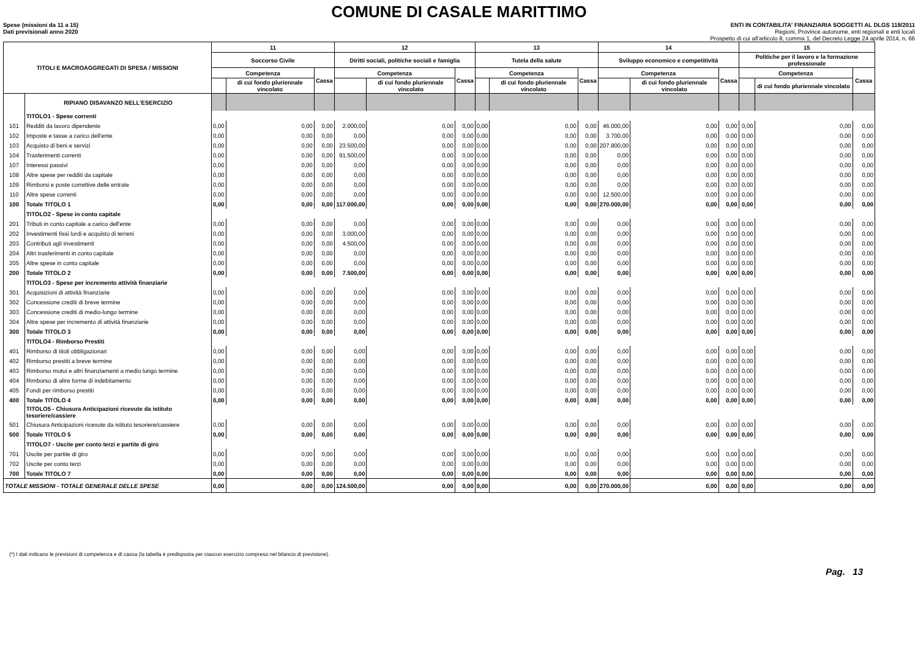COMUNE DI CASALE MARITTIMO
Spese (missioni da 11 a 15)
Dati previsionali anno 2020
ENTI IN CONTABILITA' FINANZIARIA SOGGETTI AL DLGS 118/2011
Regioni, Province autonome, enti regionali e enti locali
Prospetto di cui all'articolo 8, comma 1, del Decreto Legge 24 aprile 2014, n. 66
| TITOLI E MACROAGGREGATI DI SPESA / MISSIONI | | 11 | | | 12 | | | 13 | | | 14 | | | 15 | | |
| --- | --- | --- | --- | --- | --- | --- | --- | --- | --- | --- | --- | --- | --- | --- | --- | --- |
| | | Soccorso Civile | | | Diritti sociali, politiche sociali e famiglia | | | Tutela della salute | | | Sviluppo economico e competitività | | | Politiche per il lavoro e la formazione professionale | | |
| | | Competenza | | Cassa | Competenza | | Cassa | Competenza | | Cassa | Competenza | | Cassa | Competenza | | Cassa |
| | | | di cui fondo pluriennale vincolato | | | di cui fondo pluriennale vincolato | | | di cui fondo pluriennale vincolato | | | di cui fondo pluriennale vincolato | | | di cui fondo pluriennale vincolato | |
| | RIPIANO DISAVANZO NELL'ESERCIZIO | | | | | | | | | | | | | | | |
| | TITOLO1 - Spese correnti | | | | | | | | | | | | | | | |
| 101 | Redditi da lavoro dipendente | 0,00 | 0,00 | 0,00 | 2.000,00 | 0,00 | 0,00 | 0,00 | 0,00 | 0,00 | 46.000,00 | 0,00 | 0,00 | 0,00 | 0,00 | 0,00 |
| 102 | Imposte e tasse a carico dell'ente | 0,00 | 0,00 | 0,00 | 0,00 | 0,00 | 0,00 | 0,00 | 0,00 | 0,00 | 3.700,00 | 0,00 | 0,00 | 0,00 | 0,00 | 0,00 |
| 103 | Acquisto di beni e servizi | 0,00 | 0,00 | 0,00 | 23.500,00 | 0,00 | 0,00 | 0,00 | 0,00 | 0,00 | 207.800,00 | 0,00 | 0,00 | 0,00 | 0,00 | 0,00 |
| 104 | Trasferimenti correnti | 0,00 | 0,00 | 0,00 | 91.500,00 | 0,00 | 0,00 | 0,00 | 0,00 | 0,00 | 0,00 | 0,00 | 0,00 | 0,00 | 0,00 | 0,00 |
| 107 | Interessi passivi | 0,00 | 0,00 | 0,00 | 0,00 | 0,00 | 0,00 | 0,00 | 0,00 | 0,00 | 0,00 | 0,00 | 0,00 | 0,00 | 0,00 | 0,00 |
| 108 | Altre spese per redditi da capitale | 0,00 | 0,00 | 0,00 | 0,00 | 0,00 | 0,00 | 0,00 | 0,00 | 0,00 | 0,00 | 0,00 | 0,00 | 0,00 | 0,00 | 0,00 |
| 109 | Rimborsi e poste correttive delle entrate | 0,00 | 0,00 | 0,00 | 0,00 | 0,00 | 0,00 | 0,00 | 0,00 | 0,00 | 0,00 | 0,00 | 0,00 | 0,00 | 0,00 | 0,00 |
| 110 | Altre spese correnti | 0,00 | 0,00 | 0,00 | 0,00 | 0,00 | 0,00 | 0,00 | 0,00 | 0,00 | 12.500,00 | 0,00 | 0,00 | 0,00 | 0,00 | 0,00 |
| 100 | Totale TITOLO 1 | 0,00 | 0,00 | 0,00 | 117.000,00 | 0,00 | 0,00 | 0,00 | 0,00 | 0,00 | 270.000,00 | 0,00 | 0,00 | 0,00 | 0,00 | 0,00 |
| | TITOLO2 - Spese in conto capitale | | | | | | | | | | | | | | | |
| 201 | Tributi in conto capitale a carico dell'ente | 0,00 | 0,00 | 0,00 | 0,00 | 0,00 | 0,00 | 0,00 | 0,00 | 0,00 | 0,00 | 0,00 | 0,00 | 0,00 | 0,00 | 0,00 |
| 202 | Investimenti fissi lordi e acquisto di terreni | 0,00 | 0,00 | 0,00 | 3.000,00 | 0,00 | 0,00 | 0,00 | 0,00 | 0,00 | 0,00 | 0,00 | 0,00 | 0,00 | 0,00 | 0,00 |
| 203 | Contributi agli investimenti | 0,00 | 0,00 | 0,00 | 4.500,00 | 0,00 | 0,00 | 0,00 | 0,00 | 0,00 | 0,00 | 0,00 | 0,00 | 0,00 | 0,00 | 0,00 |
| 204 | Altri trasferimenti in conto capitale | 0,00 | 0,00 | 0,00 | 0,00 | 0,00 | 0,00 | 0,00 | 0,00 | 0,00 | 0,00 | 0,00 | 0,00 | 0,00 | 0,00 | 0,00 |
| 205 | Altre spese in conto capitale | 0,00 | 0,00 | 0,00 | 0,00 | 0,00 | 0,00 | 0,00 | 0,00 | 0,00 | 0,00 | 0,00 | 0,00 | 0,00 | 0,00 | 0,00 |
| 200 | Totale TITOLO 2 | 0,00 | 0,00 | 0,00 | 7.500,00 | 0,00 | 0,00 | 0,00 | 0,00 | 0,00 | 0,00 | 0,00 | 0,00 | 0,00 | 0,00 | 0,00 |
| | TITOLO3 - Spese per incremento attività finanziarie | | | | | | | | | | | | | | | |
| 301 | Acquisizioni di attività finanziarie | 0,00 | 0,00 | 0,00 | 0,00 | 0,00 | 0,00 | 0,00 | 0,00 | 0,00 | 0,00 | 0,00 | 0,00 | 0,00 | 0,00 | 0,00 |
| 302 | Concessione crediti di breve termine | 0,00 | 0,00 | 0,00 | 0,00 | 0,00 | 0,00 | 0,00 | 0,00 | 0,00 | 0,00 | 0,00 | 0,00 | 0,00 | 0,00 | 0,00 |
| 303 | Concessione crediti di medio-lungo termine | 0,00 | 0,00 | 0,00 | 0,00 | 0,00 | 0,00 | 0,00 | 0,00 | 0,00 | 0,00 | 0,00 | 0,00 | 0,00 | 0,00 | 0,00 |
| 304 | Altre spese per incremento di attività finanziarie | 0,00 | 0,00 | 0,00 | 0,00 | 0,00 | 0,00 | 0,00 | 0,00 | 0,00 | 0,00 | 0,00 | 0,00 | 0,00 | 0,00 | 0,00 |
| 300 | Totale TITOLO 3 | 0,00 | 0,00 | 0,00 | 0,00 | 0,00 | 0,00 | 0,00 | 0,00 | 0,00 | 0,00 | 0,00 | 0,00 | 0,00 | 0,00 | 0,00 |
| | TITOLO4 - Rimborso Prestiti | | | | | | | | | | | | | | | |
| 401 | Rimborso di titoli obbligazionari | 0,00 | 0,00 | 0,00 | 0,00 | 0,00 | 0,00 | 0,00 | 0,00 | 0,00 | 0,00 | 0,00 | 0,00 | 0,00 | 0,00 | 0,00 |
| 402 | Rimborso prestiti a breve termine | 0,00 | 0,00 | 0,00 | 0,00 | 0,00 | 0,00 | 0,00 | 0,00 | 0,00 | 0,00 | 0,00 | 0,00 | 0,00 | 0,00 | 0,00 |
| 403 | Rimborso mutui e altri finanziamenti a medio lungo termine | 0,00 | 0,00 | 0,00 | 0,00 | 0,00 | 0,00 | 0,00 | 0,00 | 0,00 | 0,00 | 0,00 | 0,00 | 0,00 | 0,00 | 0,00 |
| 404 | Rimborso di altre forme di indebitamento | 0,00 | 0,00 | 0,00 | 0,00 | 0,00 | 0,00 | 0,00 | 0,00 | 0,00 | 0,00 | 0,00 | 0,00 | 0,00 | 0,00 | 0,00 |
| 405 | Fondi per rimborso prestiti | 0,00 | 0,00 | 0,00 | 0,00 | 0,00 | 0,00 | 0,00 | 0,00 | 0,00 | 0,00 | 0,00 | 0,00 | 0,00 | 0,00 | 0,00 |
| 400 | Totale TITOLO 4 | 0,00 | 0,00 | 0,00 | 0,00 | 0,00 | 0,00 | 0,00 | 0,00 | 0,00 | 0,00 | 0,00 | 0,00 | 0,00 | 0,00 | 0,00 |
| | TITOLO5 - Chiusura Anticipazioni ricevute da istituto tesoriere/cassiere | | | | | | | | | | | | | | | |
| 501 | Chiusura Anticipazioni ricevute da istituto tesoriere/cassiere | 0,00 | 0,00 | 0,00 | 0,00 | 0,00 | 0,00 | 0,00 | 0,00 | 0,00 | 0,00 | 0,00 | 0,00 | 0,00 | 0,00 | 0,00 |
| 500 | Totale TITOLO 5 | 0,00 | 0,00 | 0,00 | 0,00 | 0,00 | 0,00 | 0,00 | 0,00 | 0,00 | 0,00 | 0,00 | 0,00 | 0,00 | 0,00 | 0,00 |
| | TITOLO7 - Uscite per conto terzi e partite di giro | | | | | | | | | | | | | | | |
| 701 | Uscite per partite di giro | 0,00 | 0,00 | 0,00 | 0,00 | 0,00 | 0,00 | 0,00 | 0,00 | 0,00 | 0,00 | 0,00 | 0,00 | 0,00 | 0,00 | 0,00 |
| 702 | Uscite per conto terzi | 0,00 | 0,00 | 0,00 | 0,00 | 0,00 | 0,00 | 0,00 | 0,00 | 0,00 | 0,00 | 0,00 | 0,00 | 0,00 | 0,00 | 0,00 |
| 700 | Totale TITOLO 7 | 0,00 | 0,00 | 0,00 | 0,00 | 0,00 | 0,00 | 0,00 | 0,00 | 0,00 | 0,00 | 0,00 | 0,00 | 0,00 | 0,00 | 0,00 |
| TOTALE MISSIONI - TOTALE GENERALE DELLE SPESE | | 0,00 | 0,00 | 0,00 | 124.500,00 | 0,00 | 0,00 | 0,00 | 0,00 | 0,00 | 270.000,00 | 0,00 | 0,00 | 0,00 | 0,00 | 0,00 |
(*) I dati indicano le previsioni di competenza e di cassa (la tabella è predisposta per ciascun esercizio compreso nel bilancio di previsione).
Pag. 13